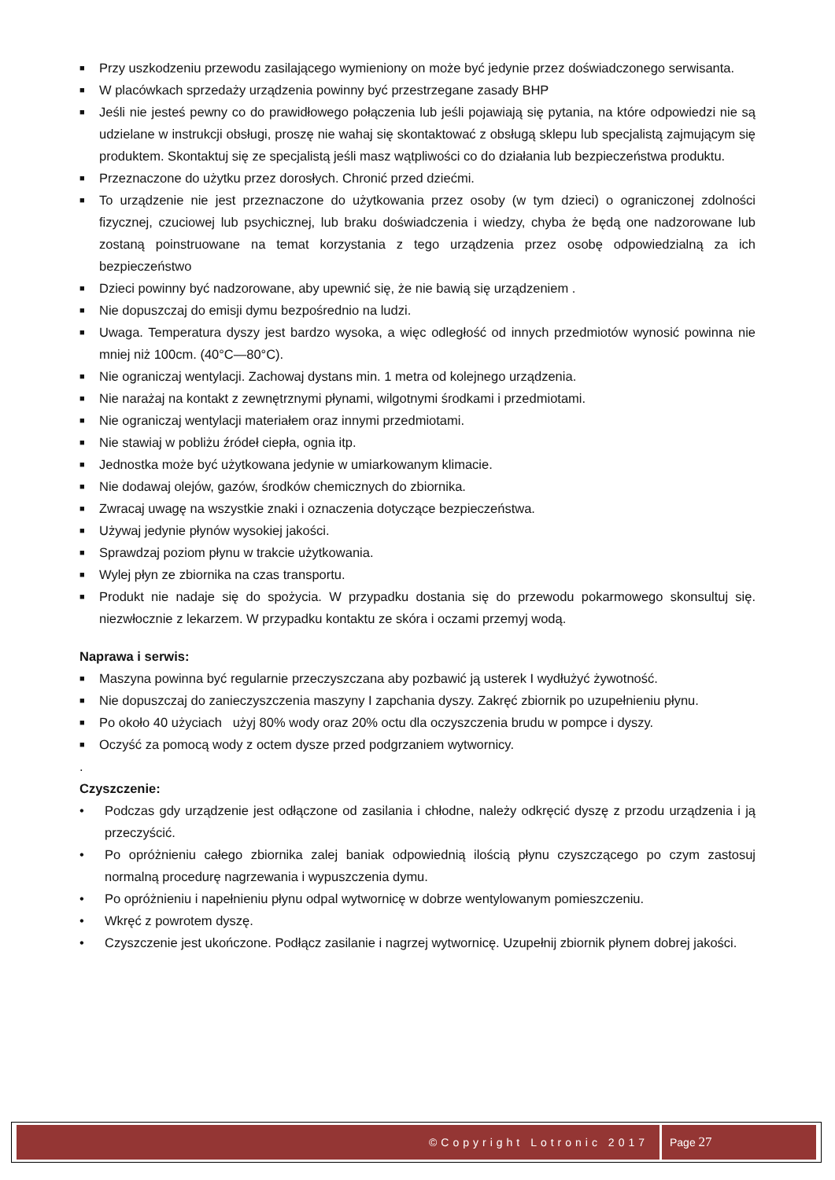■ Przy uszkodzeniu przewodu zasilającego wymieniony on może być jedynie przez doświadczonego serwisanta.
■ W placówkach sprzedaży urządzenia powinny być przestrzegane zasady BHP
■ Jeśli nie jesteś pewny co do prawidłowego połączenia lub jeśli pojawiają się pytania, na które odpowiedzi nie są udzielane w instrukcji obsługi, proszę nie wahaj się skontaktować z obsługą sklepu lub specjalistą zajmującym się produktem. Skontaktuj się ze specjalistą jeśli masz wątpliwości co do działania lub bezpieczeństwa produktu.
■ Przeznaczone do użytku przez dorosłych. Chronić przed dziećmi.
■ To urządzenie nie jest przeznaczone do użytkowania przez osoby (w tym dzieci) o ograniczonej zdolności fizycznej, czuciowej lub psychicznej, lub braku doświadczenia i wiedzy, chyba że będą one nadzorowane lub zostaną poinstruowane na temat korzystania z tego urządzenia przez osobę odpowiedzialną za ich bezpieczeństwo
■ Dzieci powinny być nadzorowane, aby upewnić się, że nie bawią się urządzeniem .
■ Nie dopuszczaj do emisji dymu bezpośrednio na ludzi.
■ Uwaga. Temperatura dyszy jest bardzo wysoka, a więc odległość od innych przedmiotów wynosić powinna nie mniej niż 100cm. (40°C—80°C).
■ Nie ograniczaj wentylacji. Zachowaj dystans min. 1 metra od kolejnego urządzenia.
■ Nie narażaj na kontakt z zewnętrznymi płynami, wilgotnymi środkami i przedmiotami.
■ Nie ograniczaj wentylacji materiałem oraz innymi przedmiotami.
■ Nie stawiaj w pobliżu źródeł ciepła, ognia itp.
■ Jednostka może być użytkowana jedynie w umiarkowanym klimacie.
■ Nie dodawaj olejów, gazów, środków chemicznych do zbiornika.
■ Zwracaj uwagę na wszystkie znaki i oznaczenia dotyczące bezpieczeństwa.
■ Używaj jedynie płynów wysokiej jakości.
■ Sprawdzaj poziom płynu w trakcie użytkowania.
■ Wylej płyn ze zbiornika na czas transportu.
■ Produkt nie nadaje się do spożycia. W przypadku dostania się do przewodu pokarmowego skonsultuj się. niezwłocznie z lekarzem. W przypadku kontaktu ze skóra i oczami przemyj wodą.
Naprawa i serwis:
■ Maszyna powinna być regularnie przeczyszczana aby pozbawić ją usterek I wydłużyć żywotność.
■ Nie dopuszczaj do zanieczyszczenia maszyny I zapchania dyszy. Zakręć zbiornik po uzupełnieniu płynu.
■ Po około 40 użyciach użyj 80% wody oraz 20% octu dla oczyszczenia brudu w pompce i dyszy.
■ Oczyść za pomocą wody z octem dysze przed podgrzaniem wytwornicy.
.
Czyszczenie:
• Podczas gdy urządzenie jest odłączone od zasilania i chłodne, należy odkręcić dyszę z przodu urządzenia i ją przeczyścić.
• Po opróżnieniu całego zbiornika zalej baniak odpowiednią ilością płynu czyszczącego po czym zastosuj normalną procedurę nagrzewania i wypuszczenia dymu.
• Po opróżnieniu i napełnieniu płynu odpal wytwornicę w dobrze wentylowanym pomieszczeniu.
• Wkręć z powrotem dyszę.
• Czyszczenie jest ukończone. Podłącz zasilanie i nagrzej wytwornicę. Uzupełnij zbiornik płynem dobrej jakości.
| ©Copyright Lotronic 2017 | Page 27 |